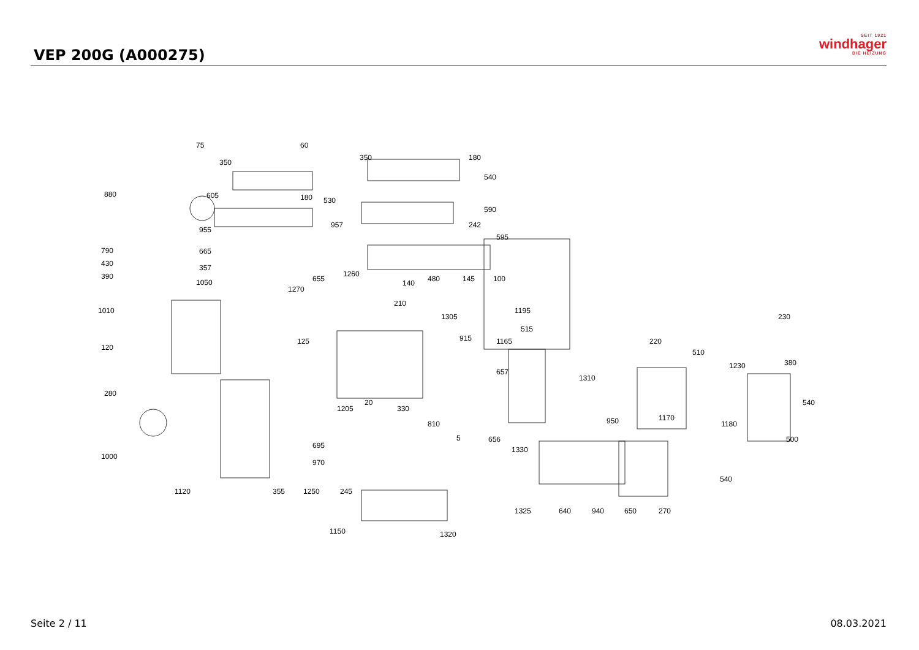VEP 200G (A000275)
SEIT 1921
windhager
DIE HEIZUNG
75 60
350
350 180
540
880 605 180 530
590
957
955
242
595
790 665
430 357
390 1260
655 140 480 145 100 1050
1270
210
1010
1305
1195
230
515
915 1165 125 220
120
510
1230 380
657
1310
280
20
1205 330
540
950 1170
810 1180
5 656 500
695 1330
1000
970
540
1120 355 1250 245
1325 640 940 650 270
1150 1320
Seite 2 / 11 08.03.2021